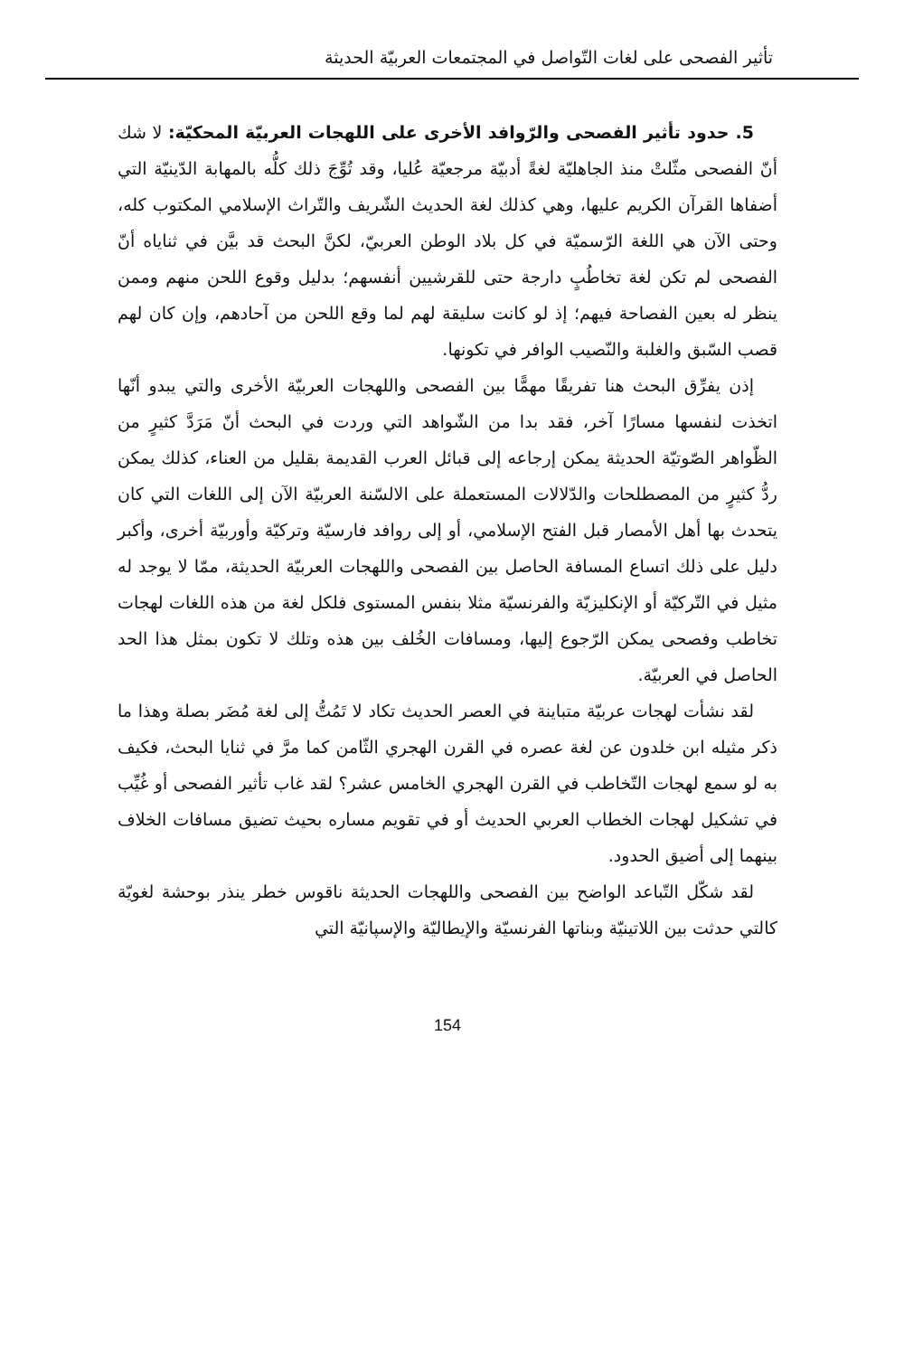تأثير الفصحى على لغات التّواصل في المجتمعات العربيّة الحديثة
5. حدود تأثير الفصحى والرّوافد الأخرى على اللهجات العربيّة المحكيّة: لا شك أنّ الفصحى مثّلتْ منذ الجاهليّة لغةً أدبيّة مرجعيّة عُليا، وقد تُوِّجَ ذلك كلُّه بالمهابة الدّينيّة التي أضفاها القرآن الكريم عليها، وهي كذلك لغة الحديث الشّريف والتّراث الإسلامي المكتوب كله، وحتى الآن هي اللغة الرّسميّة في كل بلاد الوطن العربيّ، لكنَّ البحث قد بيَّن في ثناياه أنّ الفصحى لم تكن لغة تخاطُبٍ دارجة حتى للقرشيين أنفسهم؛ بدليل وقوع اللحن منهم وممن ينظر له بعين الفصاحة فيهم؛ إذ لو كانت سليقة لهم لما وقع اللحن من آحادهم، وإن كان لهم قصب السّبق والغلبة والنّصيب الوافر في تكونها.
إذن يفرِّق البحث هنا تفريقًا مهمًّا بين الفصحى واللهجات العربيّة الأخرى والتي يبدو أنّها اتخذت لنفسها مسارًا آخر، فقد بدا من الشّواهد التي وردت في البحث أنّ مَرَدَّ كثيرٍ من الظّواهر الصّوتيّة الحديثة يمكن إرجاعه إلى قبائل العرب القديمة بقليل من العناء، كذلك يمكن ردُّ كثيرٍ من المصطلحات والدّلالات المستعملة على الالسّنة العربيّة الآن إلى اللغات التي كان يتحدث بها أهل الأمصار قبل الفتح الإسلامي، أو إلى روافد فارسيّة وتركيّة وأوربيّة أخرى، وأكبر دليل على ذلك اتساع المسافة الحاصل بين الفصحى واللهجات العربيّة الحديثة، ممّا لا يوجد له مثيل في التّركيّة أو الإنكليزيّة والفرنسيّة مثلا بنفس المستوى فلكل لغة من هذه اللغات لهجات تخاطب وفصحى يمكن الرّجوع إليها، ومسافات الخُلف بين هذه وتلك لا تكون بمثل هذا الحد الحاصل في العربيّة.
لقد نشأت لهجات عربيّة متباينة في العصر الحديث تكاد لا تَمُتُّ إلى لغة مُضَر بصلة وهذا ما ذكر مثيله ابن خلدون عن لغة عصره في القرن الهجري الثّامن كما مرَّ في ثنايا البحث، فكيف به لو سمع لهجات التّخاطب في القرن الهجري الخامس عشر؟ لقد غاب تأثير الفصحى أو غُيِّب في تشكيل لهجات الخطاب العربي الحديث أو في تقويم مساره بحيث تضيق مسافات الخلاف بينهما إلى أضيق الحدود.
لقد شكّل التّباعد الواضح بين الفصحى واللهجات الحديثة ناقوس خطر ينذر بوحشة لغويّة كالتي حدثت بين اللاتينيّة وبناتها الفرنسيّة والإيطاليّة والإسپانيّة التي
154